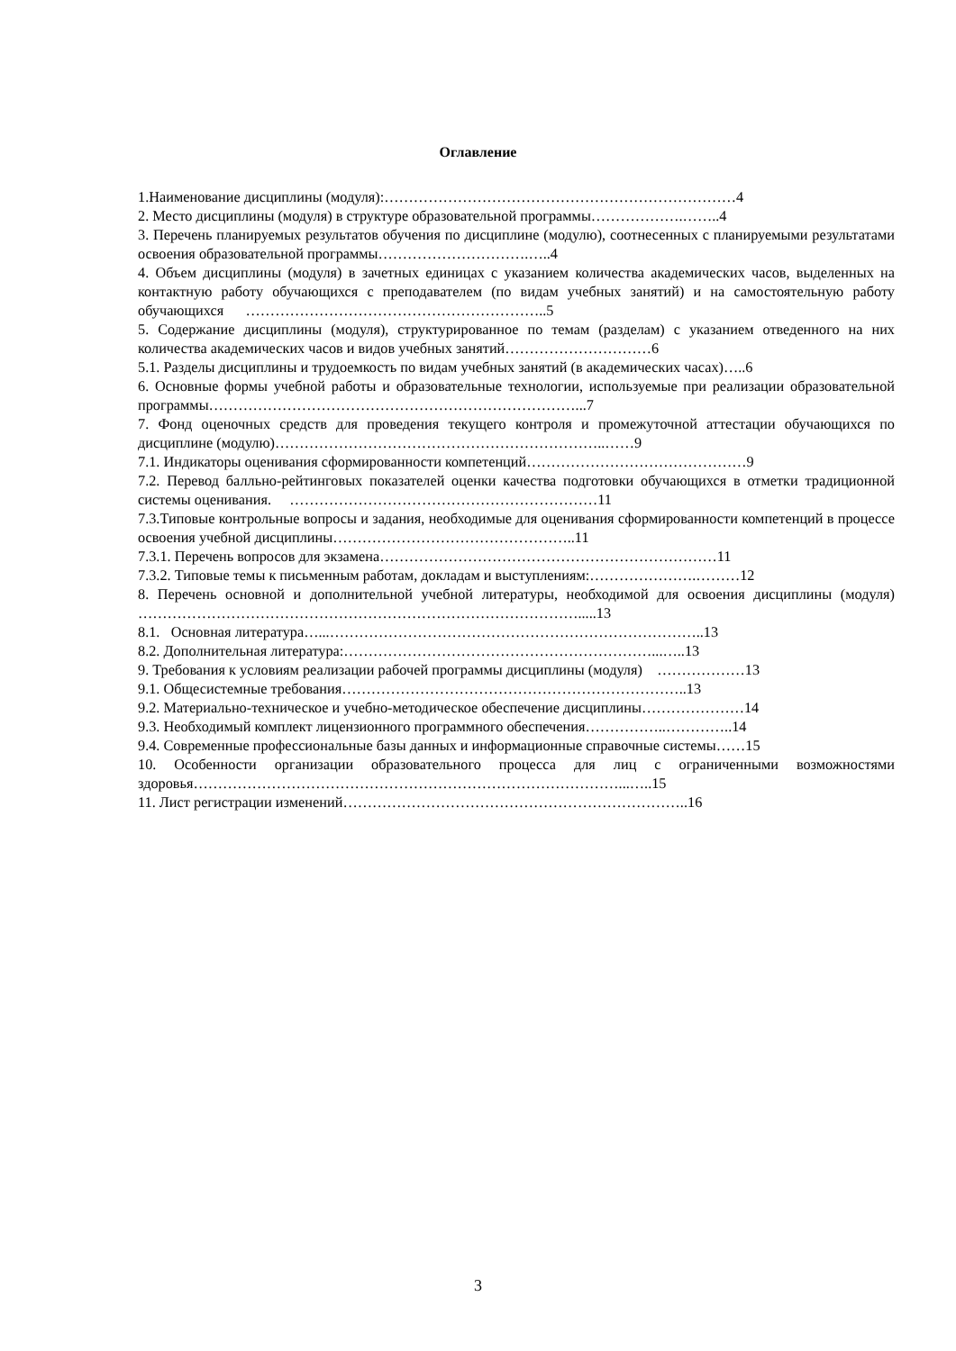Оглавление
1.Наименование дисциплины (модуля):………………………………………………………………4
2. Место дисциплины (модуля) в структуре образовательной программы……………….……..4
3. Перечень планируемых результатов обучения по дисциплине (модулю), соотнесенных с планируемыми результатами освоения образовательной программы………………………….…..4
4. Объем дисциплины (модуля) в зачетных единицах с указанием количества академических часов, выделенных на контактную работу обучающихся с преподавателем (по видам учебных занятий) и на самостоятельную работу обучающихся ……………………………………………………..5
5. Содержание дисциплины (модуля), структурированное по темам (разделам) с указанием отведенного на них количества академических часов и видов учебных занятий…………………………6
5.1. Разделы дисциплины и трудоемкость по видам учебных занятий (в академических часах)…..6
6. Основные формы учебной работы и образовательные технологии, используемые при реализации образовательной программы…………………………………………………………………...7
7. Фонд оценочных средств для проведения текущего контроля и промежуточной аттестации обучающихся по дисциплине (модулю)…………………………………………………………..……9
7.1. Индикаторы оценивания сформированности компетенций………………………………………9
7.2. Перевод балльно-рейтинговых показателей оценки качества подготовки обучающихся в отметки традиционной системы оценивания. ………………………………………………………11
7.3.Типовые контрольные вопросы и задания, необходимые для оценивания сформированности компетенций в процессе освоения учебной дисциплины…………………………………………..11
7.3.1. Перечень вопросов для экзамена……………………………………………………………11
7.3.2. Типовые темы к письменным работам, докладам и выступлениям:………………….………12
8. Перечень основной и дополнительной учебной литературы, необходимой для освоения дисциплины (модуля) ……………………………………………………………………………….....13
8.1. Основная литература…...…………………………………………………………………..13
8.2. Дополнительная литература:………………………………………………………...…..13
9. Требования к условиям реализации рабочей программы дисциплины (модуля) ………………13
9.1. Общесистемные требования……………………………………………………………..13
9.2. Материально-техническое и учебно-методическое обеспечение дисциплины…………………14
9.3. Необходимый комплект лицензионного программного обеспечения……………..…………..14
9.4. Современные профессиональные базы данных и информационные справочные системы……15
10. Особенности организации образовательного процесса для лиц с ограниченными возможностями здоровья……………………………………………………………………………...…..15
11. Лист регистрации изменений……………………………………………………………..16
3